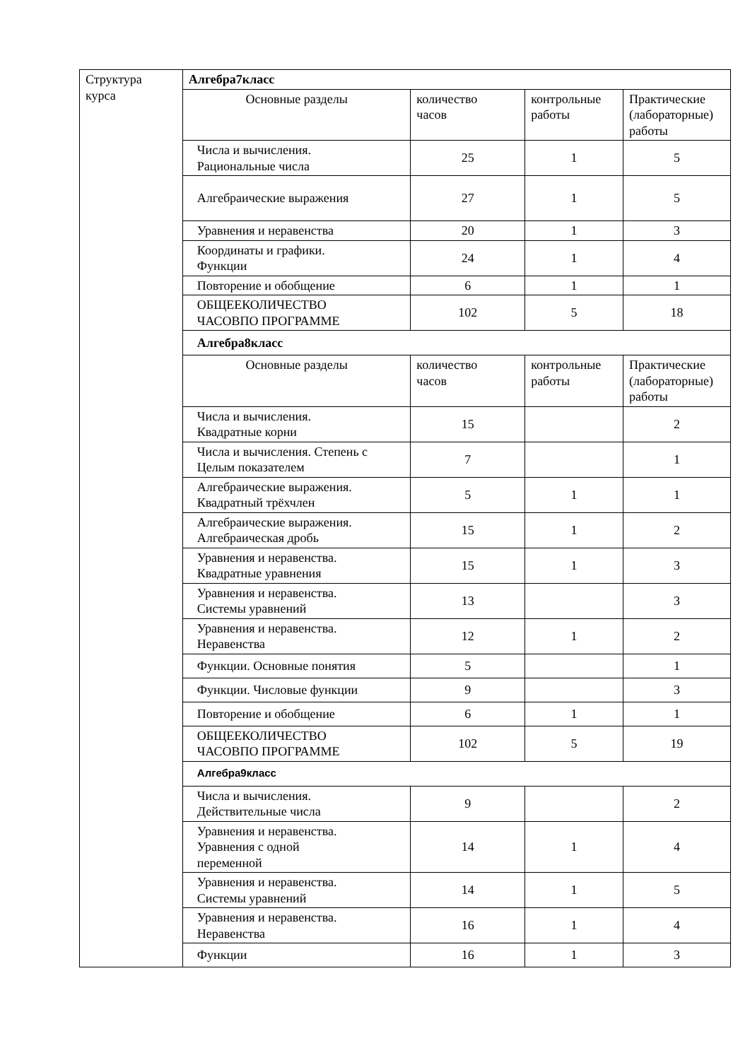| Структура курса | Алгебра7класс | | | |
| | Основные разделы | количество часов | контрольные работы | Практические (лабораторные) работы |
| | Числа и вычисления. Рациональные числа | 25 | 1 | 5 |
| | Алгебраические выражения | 27 | 1 | 5 |
| | Уравнения и неравенства | 20 | 1 | 3 |
| | Координаты и графики. Функции | 24 | 1 | 4 |
| | Повторение и обобщение | 6 | 1 | 1 |
| | ОБЩЕЕКОЛИЧЕСТВО ЧАСОВПО ПРОГРАММЕ | 102 | 5 | 18 |
| | Алгебра8класс | | | |
| | Основные разделы | количество часов | контрольные работы | Практические (лабораторные) работы |
| | Числа и вычисления. Квадратные корни | 15 | | 2 |
| | Числа и вычисления. Степень с Целым показателем | 7 | | 1 |
| | Алгебраические выражения. Квадратный трёхчлен | 5 | 1 | 1 |
| | Алгебраические выражения. Алгебраическая дробь | 15 | 1 | 2 |
| | Уравнения и неравенства. Квадратные уравнения | 15 | 1 | 3 |
| | Уравнения и неравенства. Системы уравнений | 13 | | 3 |
| | Уравнения и неравенства. Неравенства | 12 | 1 | 2 |
| | Функции. Основные понятия | 5 | | 1 |
| | Функции. Числовые функции | 9 | | 3 |
| | Повторение и обобщение | 6 | 1 | 1 |
| | ОБЩЕЕКОЛИЧЕСТВО ЧАСОВПО ПРОГРАММЕ | 102 | 5 | 19 |
| | Алгебра9класс | | | |
| | Числа и вычисления. Действительные числа | 9 | | 2 |
| | Уравнения и неравенства. Уравнения с одной переменной | 14 | 1 | 4 |
| | Уравнения и неравенства. Системы уравнений | 14 | 1 | 5 |
| | Уравнения и неравенства. Неравенства | 16 | 1 | 4 |
| | Функции | 16 | 1 | 3 |